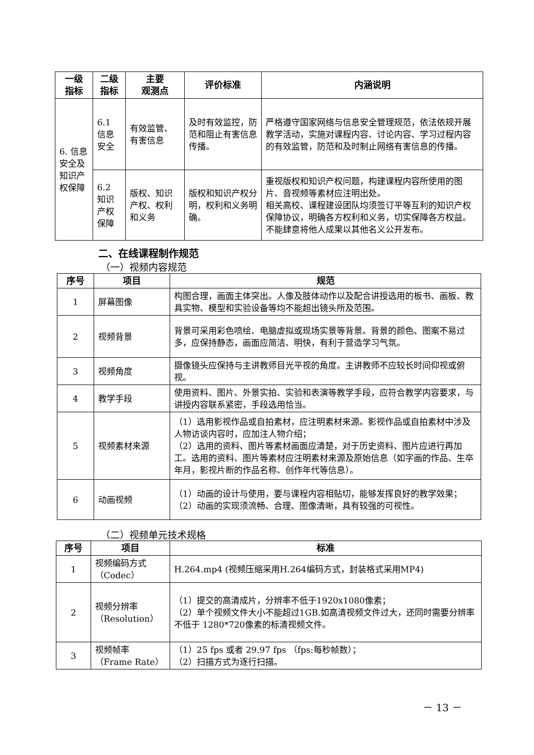| 一级 指标 | 二级 指标 | 主要 观测点 | 评价标准 | 内涵说明 |
| --- | --- | --- | --- | --- |
| 6. 信息安全及知识产权保障 | 6.1 信息 安全 | 有效监管、有害信息 | 及时有效监控，防范和阻止有害信息传播。 | 严格遵守国家网络与信息安全管理规范，依法依规开展教学活动，实施对课程内容、讨论内容、学习过程内容的有效监管，防范和及时制止网络有害信息的传播。 |
| | 6.2 知识 产权 保障 | 版权、知识产权、权利和义务 | 版权和知识产权分明，权利和义务明确。 | 重视版权和知识产权问题，构建课程内容所使用的图片、音视频等素材应注明出处。 相关高校、课程建设团队均须签订平等互利的知识产权保障协议，明确各方权利和义务，切实保障各方权益。不能肆意将他人成果以其他名义公开发布。 |
二、在线课程制作规范
（一）视频内容规范
| 序号 | 项目 | 规范 |
| --- | --- | --- |
| 1 | 屏幕图像 | 构图合理，画面主体突出。人像及肢体动作以及配合讲授选用的板书、画板、教具实物、模型和实验设备等均不能超出镜头所及范围。 |
| 2 | 视频背景 | 背景可采用彩色喷绘、电脑虚拟或现场实景等背景。背景的颜色、图案不易过多，应保持静态，画面应简洁、明快，有利于营造学习气氛。 |
| 3 | 视频角度 | 摄像镜头应保持与主讲教师目光平视的角度。主讲教师不应较长时间仰视或俯视。 |
| 4 | 教学手段 | 使用资料、图片、外景实拍、实验和表演等教学手段，应符合教学内容要求，与讲授内容联系紧密，手段选用恰当。 |
| 5 | 视频素材来源 | （1）选用影视作品或自拍素材，应注明素材来源。影视作品或自拍素材中涉及人物访谈内容时，应加注人物介绍； （2）选用的资料、图片等素材画面应清楚，对于历史资料、图片应进行再加工。选用的资料、图片等素材应注明素材来源及原始信息（如字画的作品、生卒年月，影视片断的作品名称、创作年代等信息）。 |
| 6 | 动画视频 | （1）动画的设计与使用，要与课程内容相贴切，能够发挥良好的教学效果； （2）动画的实现须流畅、合理、图像清晰，具有较强的可视性。 |
（二）视频单元技术规格
| 序号 | 项目 | 标准 |
| --- | --- | --- |
| 1 | 视频编码方式 （Codec） | H.264.mp4 (视频压缩采用H.264编码方式，封装格式采用MP4) |
| 2 | 视频分辨率 （Resolution） | （1）提交的高清成片，分辨率不低于1920x1080像素； （2）单个视频文件大小不能超过1GB.如高清视频文件过大，还同时需要分辨率不低于 1280*720像素的标清视频文件。 |
| 3 | 视频帧率 （Frame Rate） | （1）25 fps 或者 29.97 fps （fps:每秒帧数）； （2）扫描方式为逐行扫描。 |
－ 13 －